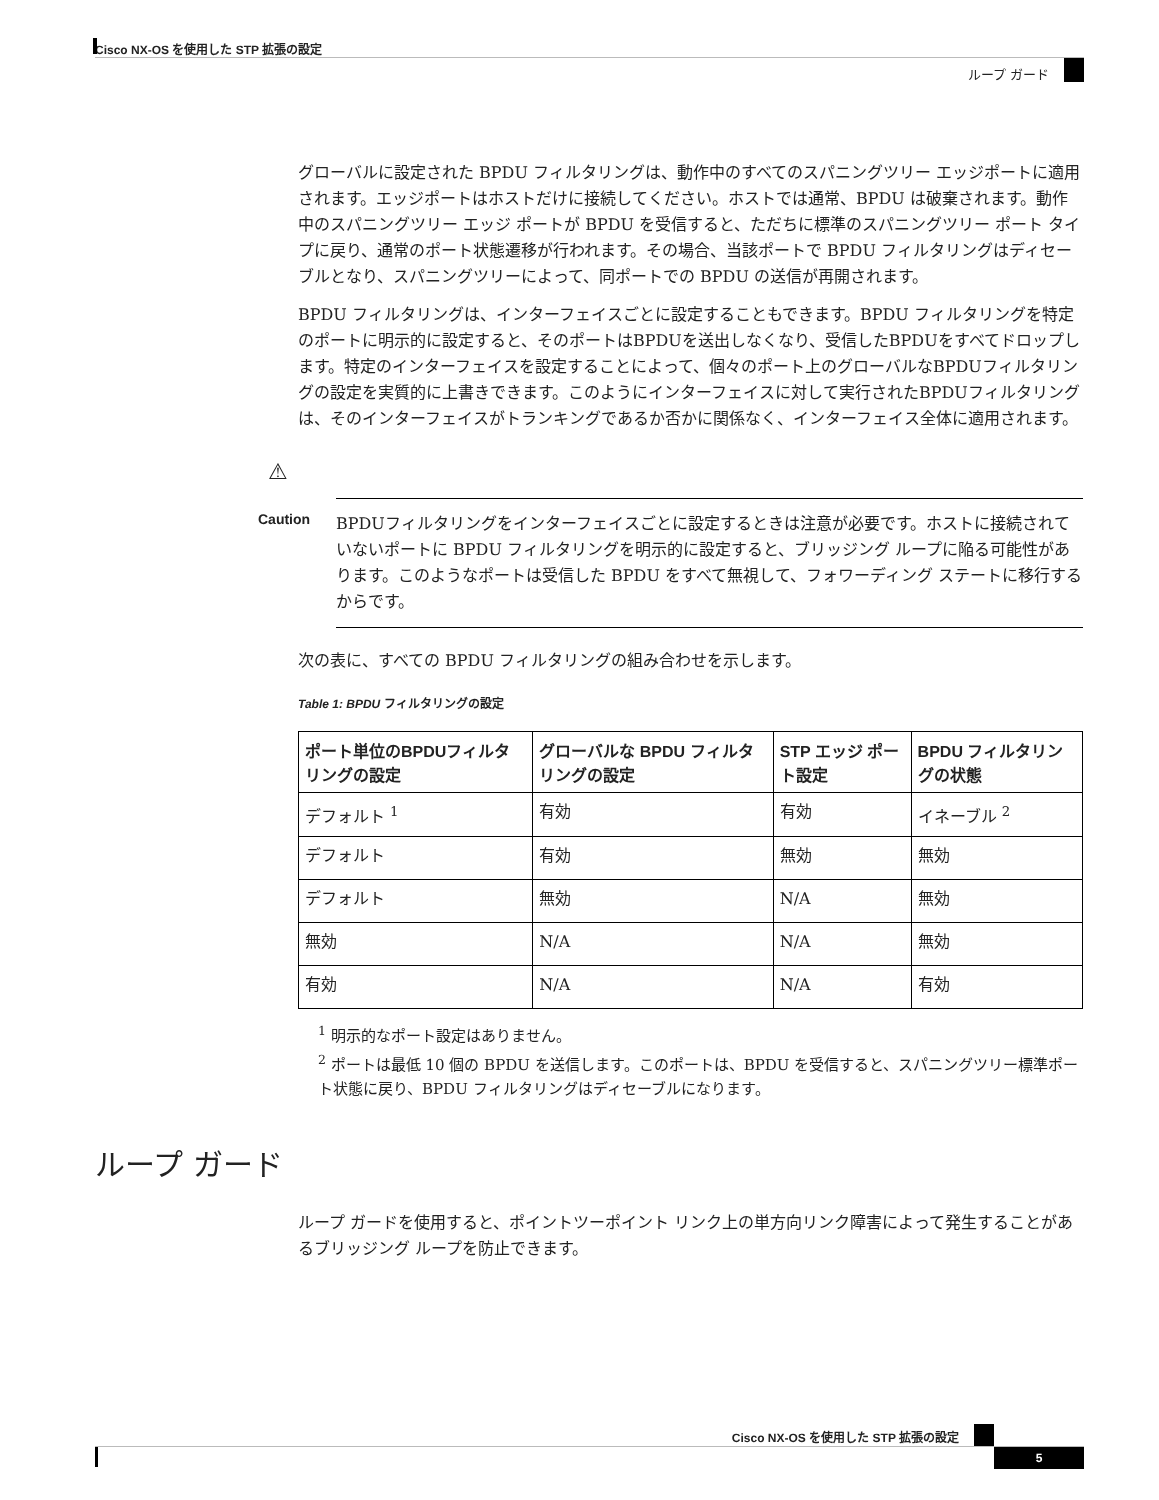Cisco NX-OS を使用した STP 拡張の設定
ループ ガード
グローバルに設定された BPDU フィルタリングは、動作中のすべてのスパニングツリー エッジポートに適用されます。エッジポートはホストだけに接続してください。ホストでは通常、BPDU は破棄されます。動作中のスパニングツリー エッジ ポートが BPDU を受信すると、ただちに標準のスパニングツリー ポート タイプに戻り、通常のポート状態遷移が行われます。その場合、当該ポートで BPDU フィルタリングはディセーブルとなり、スパニングツリーによって、同ポートでの BPDU の送信が再開されます。
BPDU フィルタリングは、インターフェイスごとに設定することもできます。BPDU フィルタリングを特定のポートに明示的に設定すると、そのポートはBPDUを送出しなくなり、受信したBPDUをすべてドロップします。特定のインターフェイスを設定することによって、個々のポート上のグローバルなBPDUフィルタリングの設定を実質的に上書きできます。このようにインターフェイスに対して実行されたBPDUフィルタリングは、そのインターフェイスがトランキングであるか否かに関係なく、インターフェイス全体に適用されます。
⚠
Caution BPDUフィルタリングをインターフェイスごとに設定するときは注意が必要です。ホストに接続されていないポートに BPDU フィルタリングを明示的に設定すると、ブリッジング ループに陥る可能性があります。このようなポートは受信した BPDU をすべて無視して、フォワーディング ステートに移行するからです。
次の表に、すべての BPDU フィルタリングの組み合わせを示します。
Table 1: BPDU フィルタリングの設定
| ポート単位のBPDUフィルタリングの設定 | グローバルな BPDU フィルタリングの設定 | STP エッジ ポート設定 | BPDU フィルタリングの状態 |
| --- | --- | --- | --- |
| デフォルト <sup>1</sup> | 有効 | 有効 | イネーブル <sup>2</sup> |
| デフォルト | 有効 | 無効 | 無効 |
| デフォルト | 無効 | N/A | 無効 |
| 無効 | N/A | N/A | 無効 |
| 有効 | N/A | N/A | 有効 |
<sup>1</sup> 明示的なポート設定はありません。
<sup>2</sup> ポートは最低 10 個の BPDU を送信します。このポートは、BPDU を受信すると、スパニングツリー標準ポート状態に戻り、BPDU フィルタリングはディセーブルになります。
ループ ガード
ループ ガードを使用すると、ポイントツーポイント リンク上の単方向リンク障害によって発生することがあるブリッジング ループを防止できます。
Cisco NX-OS を使用した STP 拡張の設定
5